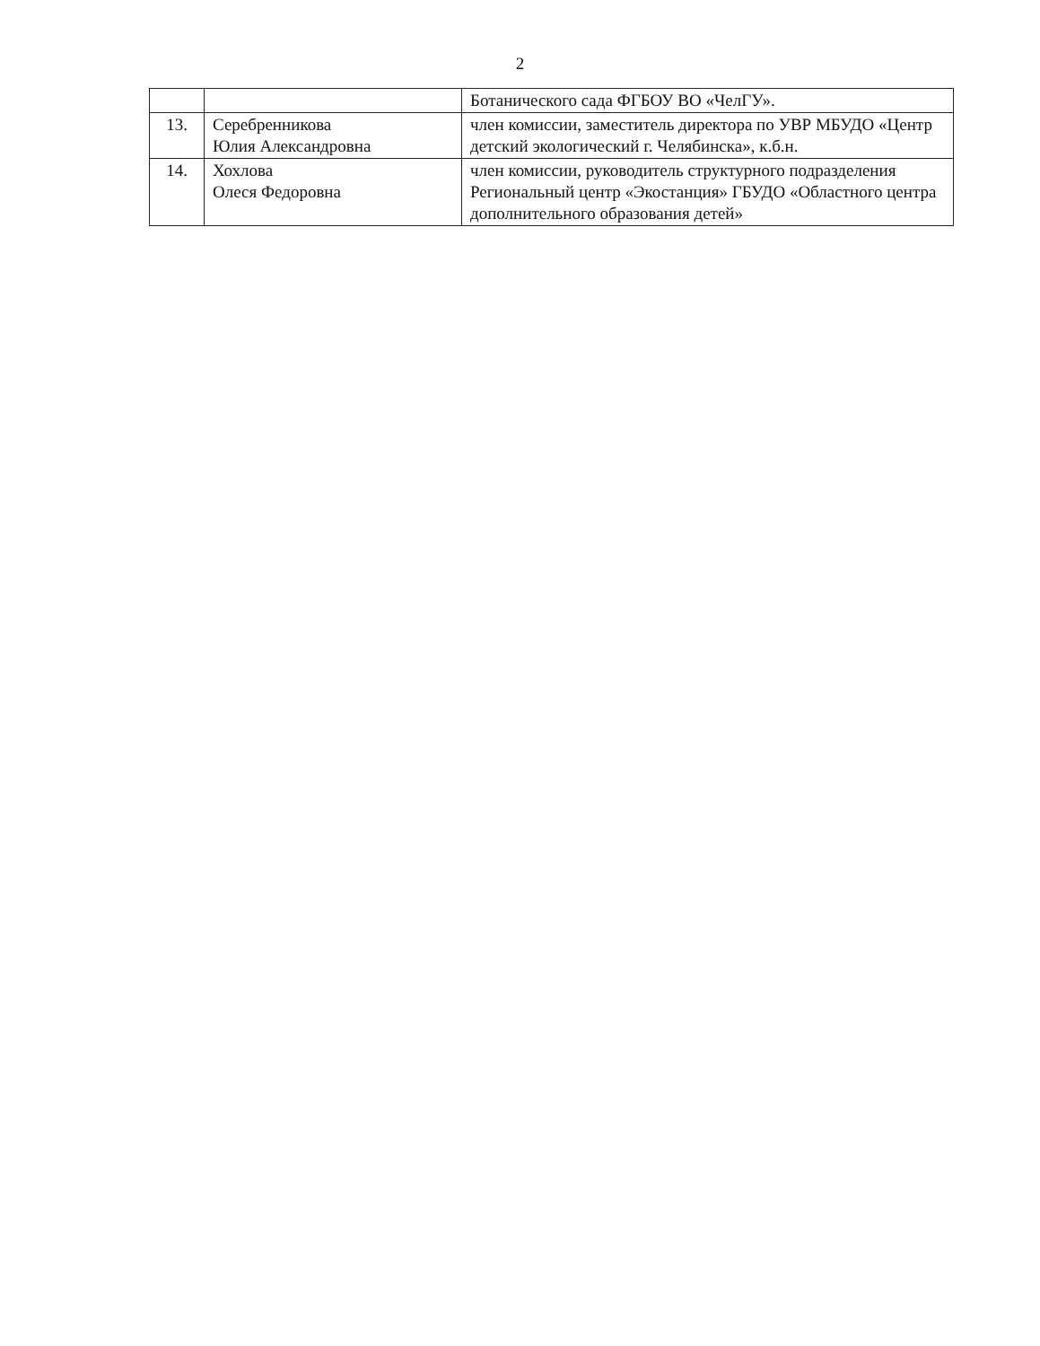2
| | | Ботанического сада ФГБОУ ВО «ЧелГУ». |
| 13. | Серебренникова Юлия Александровна | член комиссии, заместитель директора по УВР МБУДО «Центр детский экологический г. Челябинска», к.б.н. |
| 14. | Хохлова Олеся Федоровна | член комиссии, руководитель структурного подразделения Региональный центр «Экостанция» ГБУДО «Областного центра дополнительного образования детей» |